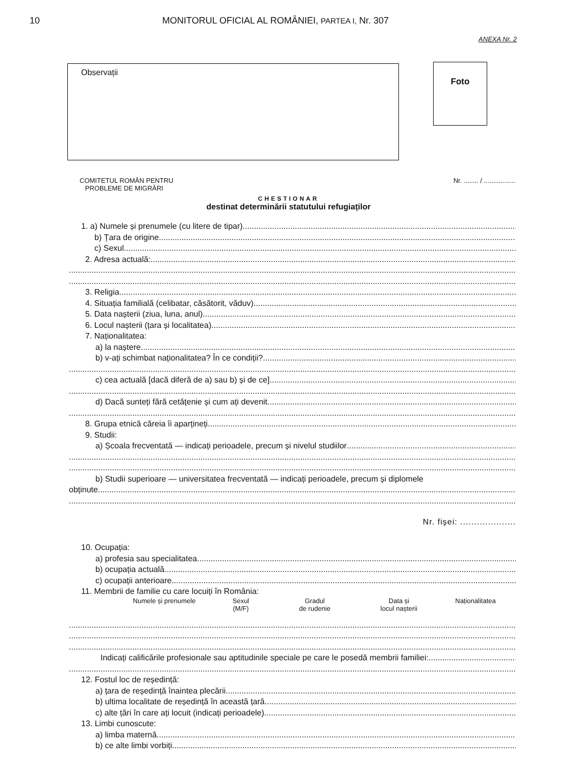10 MONITORUL OFICIAL AL ROMÂNIEI, PARTEA I, Nr. 307
ANEXA Nr. 2
Observații
Foto
COMITETUL ROMÂN PENTRU
PROBLEME DE MIGRĂRI
Nr. ........ / .................
CHESTIONAR
destinat determinării statutului refugiaților
1. a) Numele și prenumele (cu litere de tipar)
b) Țara de origine
c) Sexul
2. Adresa actuală:
3. Religia
4. Situația familială (celibatar, căsătorit, văduv)
5. Data nașterii (ziua, luna, anul)
6. Locul nașterii (țara și localitatea)
7. Naționalitatea:
a) la naștere
b) v-ați schimbat naționalitatea? În ce condiții?
c) cea actuală [dacă diferă de a) sau b) și de ce]
d) Dacă sunteți fără cetățenie și cum ați devenit
8. Grupa etnică căreia îi aparțineți
9. Studii:
a) Școala frecventată — indicați perioadele, precum și nivelul studiilor
b) Studii superioare — universitatea frecventată — indicați perioadele, precum și diplomele
obținute
Nr. fișei: ....................
10. Ocupația:
a) profesia sau specialitatea
b) ocupația actuală
c) ocupații anterioare
11. Membrii de familie cu care locuiți în România:
Numele și prenumele Sexul
(M/F)
Gradul
de rudenie
Data și
locul nașterii
Naționalitatea
Indicați calificările profesionale sau aptitudinile speciale pe care le posedă membrii familiei:
12. Fostul loc de reședință:
a) țara de reședință înaintea plecării
b) ultima localitate de reședință în această țară
c) alte țări în care ați locuit (indicați perioadele)
13. Limbi cunoscute:
a) limba maternă
b) ce alte limbi vorbiți